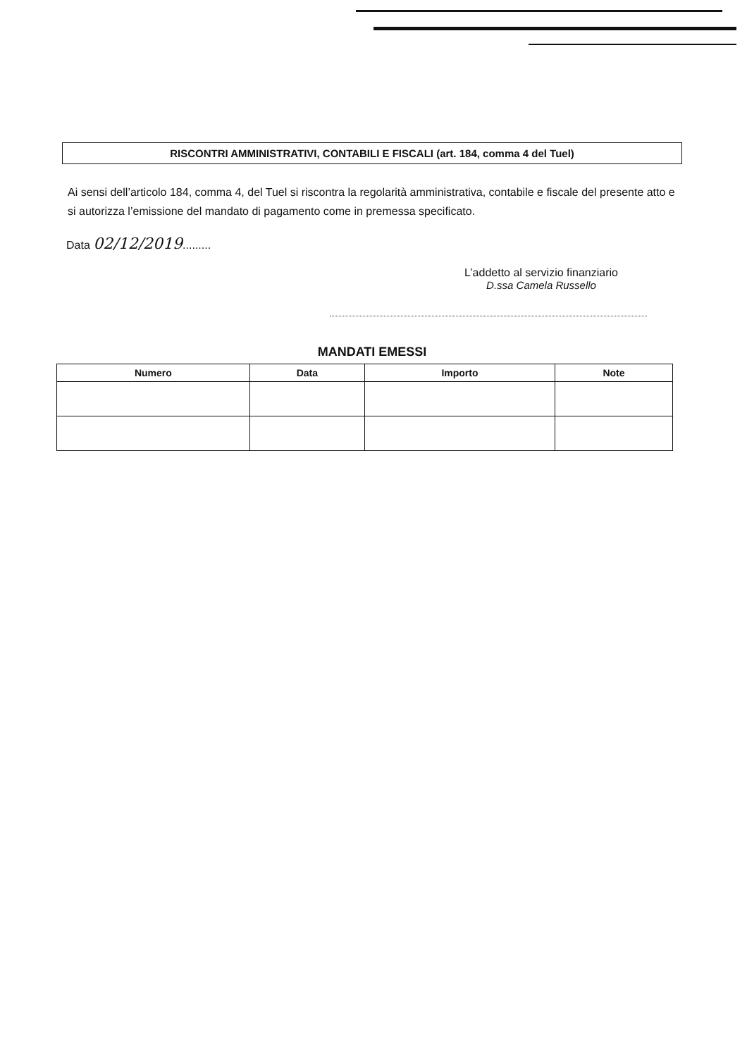RISCONTRI AMMINISTRATIVI, CONTABILI E FISCALI (art. 184, comma 4 del Tuel)
Ai sensi dell’articolo 184, comma 4, del Tuel si riscontra la regolarità amministrativa, contabile e fiscale del presente atto e si autorizza l’emissione del mandato di pagamento come in premessa specificato.
Data 02/12/2019.........
L’addetto al servizio finanziario
D.ssa Camela Russello
MANDATI EMESSI
| Numero | Data | Importo | Note |
| --- | --- | --- | --- |